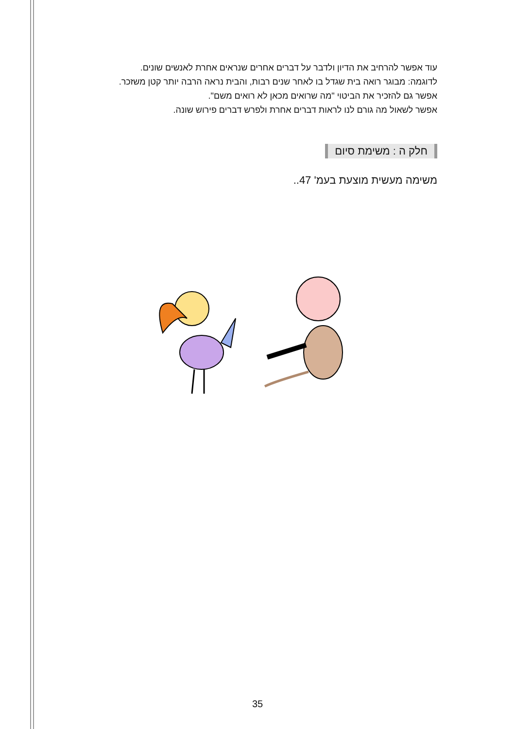עוד אפשר להרחיב את הדיון ולדבר על דברים אחרים שנראים אחרת לאנשים שונים.
לדוגמה: מבוגר רואה בית שגדל בו לאחר שנים רבות, והבית נראה הרבה יותר קטן משזכר.
אפשר גם להזכיר את הביטוי "מה שרואים מכאן לא רואים משם".
אפשר לשאול מה גורם לנו לראות דברים אחרת ולפרש דברים פירוש שונה.
חלק ה : משימת סיום
משימה מעשית מוצעת בעמ' 47..
35